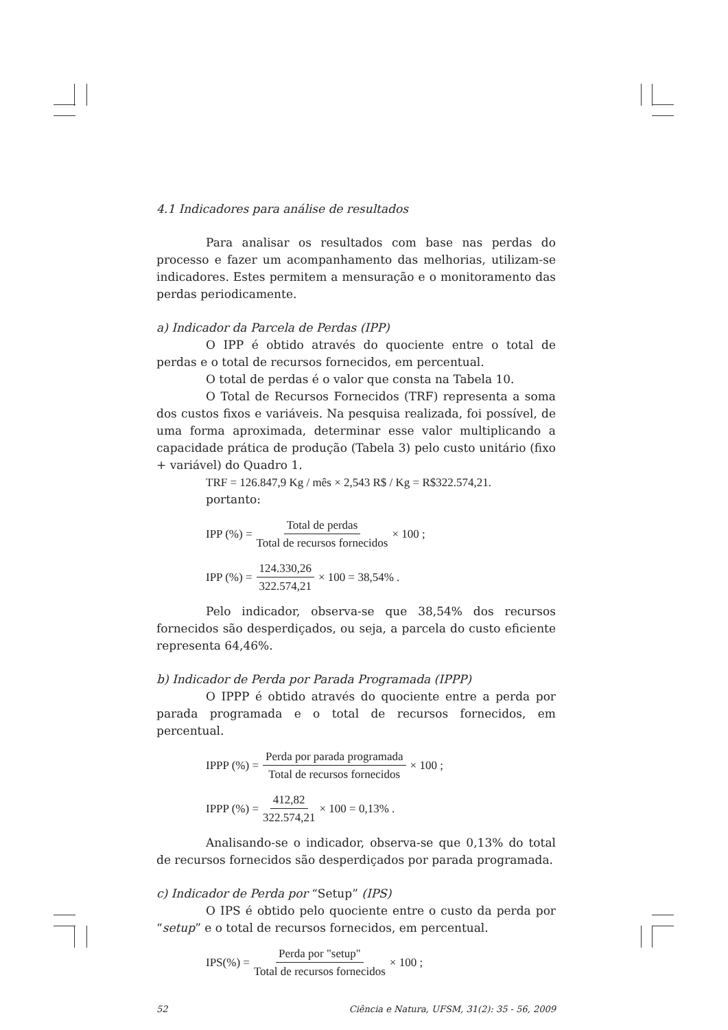4.1 Indicadores para análise de resultados
Para analisar os resultados com base nas perdas do processo e fazer um acompanhamento das melhorias, utilizam-se indicadores. Estes permitem a mensuração e o monitoramento das perdas periodicamente.
a) Indicador da Parcela de Perdas (IPP)
O IPP é obtido através do quociente entre o total de perdas e o total de recursos fornecidos, em percentual.
O total de perdas é o valor que consta na Tabela 10.
O Total de Recursos Fornecidos (TRF) representa a soma dos custos fixos e variáveis. Na pesquisa realizada, foi possível, de uma forma aproximada, determinar esse valor multiplicando a capacidade prática de produção (Tabela 3) pelo custo unitário (fixo + variável) do Quadro 1.
TRF = 126.847,9 Kg / mês × 2,543 R$ / Kg = R$322.574,21.
portanto:
IPP (%) = Total de perdas Total de recursos fornecidos × 100 ;
IPP (%) = 124.330,26 322.574,21 × 100 = 38,54% .
Pelo indicador, observa-se que 38,54% dos recursos fornecidos são desperdiçados, ou seja, a parcela do custo eficiente representa 64,46%.
b) Indicador de Perda por Parada Programada (IPPP)
O IPPP é obtido através do quociente entre a perda por parada programada e o total de recursos fornecidos, em percentual.
IPPP (%) = Perda por parada programada Total de recursos fornecidos × 100 ;
IPPP (%) = 412,82 322.574,21 × 100 = 0,13% .
Analisando-se o indicador, observa-se que 0,13% do total de recursos fornecidos são desperdiçados por parada programada.
c) Indicador de Perda por “Setup” (IPS)
O IPS é obtido pelo quociente entre o custo da perda por “setup” e o total de recursos fornecidos, em percentual.
IPS(%) = Perda por "setup" Total de recursos fornecidos × 100 ;
52 Ciência e Natura, UFSM, 31(2): 35 - 56, 2009